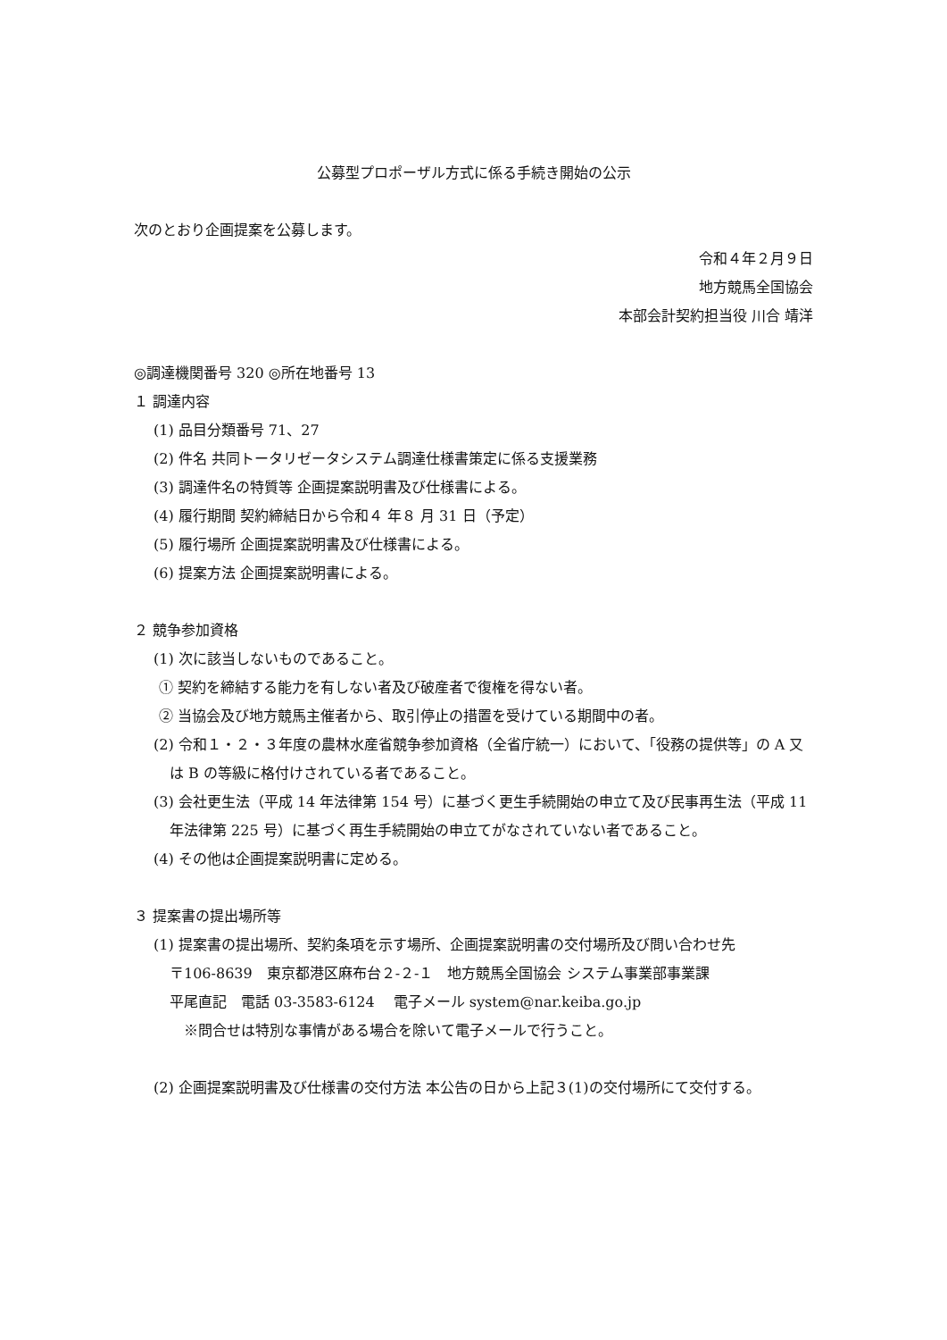公募型プロポーザル方式に係る手続き開始の公示
次のとおり企画提案を公募します。
令和４年２月９日
地方競馬全国協会
本部会計契約担当役 川合 靖洋
◎調達機関番号 320 ◎所在地番号 13
１ 調達内容
(1) 品目分類番号 71、27
(2) 件名 共同トータリゼータシステム調達仕様書策定に係る支援業務
(3) 調達件名の特質等 企画提案説明書及び仕様書による。
(4) 履行期間 契約締結日から令和４ 年８ 月 31 日（予定）
(5) 履行場所 企画提案説明書及び仕様書による。
(6) 提案方法 企画提案説明書による。
２ 競争参加資格
(1) 次に該当しないものであること。
① 契約を締結する能力を有しない者及び破産者で復権を得ない者。
② 当協会及び地方競馬主催者から、取引停止の措置を受けている期間中の者。
(2) 令和１・２・３年度の農林水産省競争参加資格（全省庁統一）において、「役務の提供等」の A 又は B の等級に格付けされている者であること。
(3) 会社更生法（平成 14 年法律第 154 号）に基づく更生手続開始の申立て及び民事再生法（平成 11 年法律第 225 号）に基づく再生手続開始の申立てがなされていない者であること。
(4) その他は企画提案説明書に定める。
３ 提案書の提出場所等
(1) 提案書の提出場所、契約条項を示す場所、企画提案説明書の交付場所及び問い合わせ先
〒106-8639　東京都港区麻布台２‐２‐１　地方競馬全国協会 システム事業部事業課
平尾直記　電話 03‐3583‐6124　 電子メール system@nar.keiba.go.jp
※問合せは特別な事情がある場合を除いて電子メールで行うこと。
(2) 企画提案説明書及び仕様書の交付方法 本公告の日から上記３(1)の交付場所にて交付する。